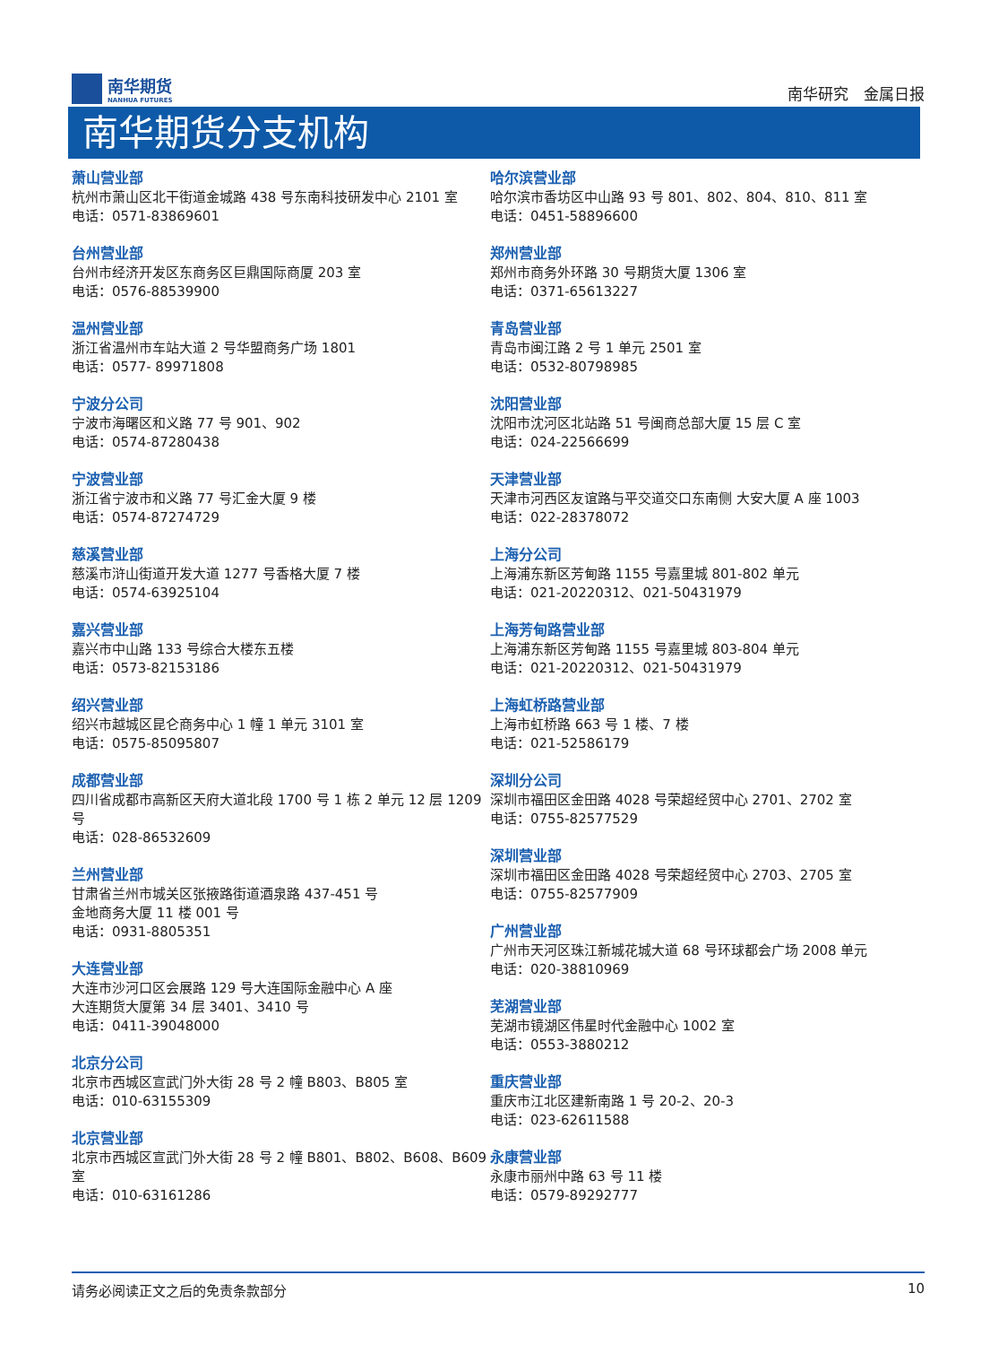南华期货
NANHUA FUTURES
南华研究　金属日报
南华期货分支机构
萧山营业部
杭州市萧山区北干街道金城路 438 号东南科技研发中心 2101 室
电话：0571-83869601
台州营业部
台州市经济开发区东商务区巨鼎国际商厦 203 室
电话：0576-88539900
温州营业部
浙江省温州市车站大道 2 号华盟商务广场 1801
电话：0577- 89971808
宁波分公司
宁波市海曙区和义路 77 号 901、902
电话：0574-87280438
宁波营业部
浙江省宁波市和义路 77 号汇金大厦 9 楼
电话：0574-87274729
慈溪营业部
慈溪市浒山街道开发大道 1277 号香格大厦 7 楼
电话：0574-63925104
嘉兴营业部
嘉兴市中山路 133 号综合大楼东五楼
电话：0573-82153186
绍兴营业部
绍兴市越城区昆仑商务中心 1 幢 1 单元 3101 室
电话：0575-85095807
成都营业部
四川省成都市高新区天府大道北段 1700 号 1 栋 2 单元 12 层 1209 号
电话：028-86532609
兰州营业部
甘肃省兰州市城关区张掖路街道酒泉路 437-451 号
金地商务大厦 11 楼 001 号
电话：0931-8805351
大连营业部
大连市沙河口区会展路 129 号大连国际金融中心 A 座
大连期货大厦第 34 层 3401、3410 号
电话：0411-39048000
北京分公司
北京市西城区宣武门外大街 28 号 2 幢 B803、B805 室
电话：010-63155309
北京营业部
北京市西城区宣武门外大街 28 号 2 幢 B801、B802、B608、B609 室
电话：010-63161286
哈尔滨营业部
哈尔滨市香坊区中山路 93 号 801、802、804、810、811 室
电话：0451-58896600
郑州营业部
郑州市商务外环路 30 号期货大厦 1306 室
电话：0371-65613227
青岛营业部
青岛市闽江路 2 号 1 单元 2501 室
电话：0532-80798985
沈阳营业部
沈阳市沈河区北站路 51 号闽商总部大厦 15 层 C 室
电话：024-22566699
天津营业部
天津市河西区友谊路与平交道交口东南侧 大安大厦 A 座 1003
电话：022-28378072
上海分公司
上海浦东新区芳甸路 1155 号嘉里城 801-802 单元
电话：021-20220312、021-50431979
上海芳甸路营业部
上海浦东新区芳甸路 1155 号嘉里城 803-804 单元
电话：021-20220312、021-50431979
上海虹桥路营业部
上海市虹桥路 663 号 1 楼、7 楼
电话：021-52586179
深圳分公司
深圳市福田区金田路 4028 号荣超经贸中心 2701、2702 室
电话：0755-82577529
深圳营业部
深圳市福田区金田路 4028 号荣超经贸中心 2703、2705 室
电话：0755-82577909
广州营业部
广州市天河区珠江新城花城大道 68 号环球都会广场 2008 单元
电话：020-38810969
芜湖营业部
芜湖市镜湖区伟星时代金融中心 1002 室
电话：0553-3880212
重庆营业部
重庆市江北区建新南路 1 号 20-2、20-3
电话：023-62611588
永康营业部
永康市丽州中路 63 号 11 楼
电话：0579-89292777
请务必阅读正文之后的免责条款部分 10